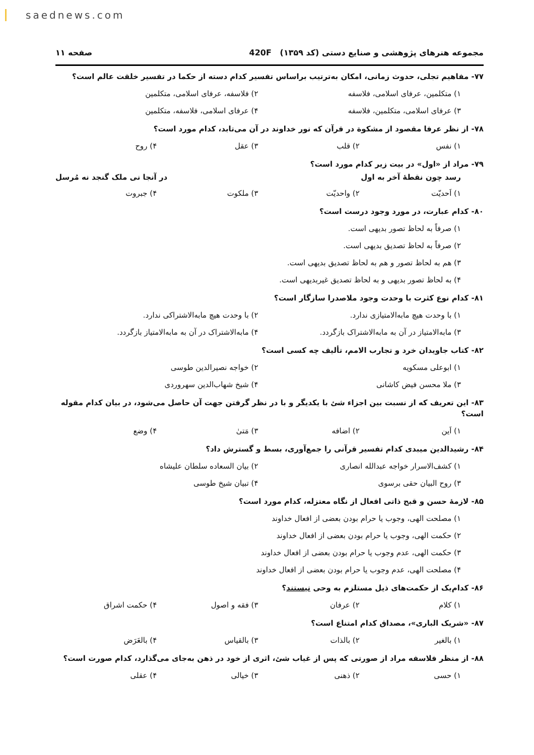saednews.com
مجموعه هنرهای پژوهشی و صنایع دستی (کد ۱۳۵۹) 420F صفحه ۱۱
۷۷- مفاهیم تجلی، حدوث زمانی، امکان به‌ترتیب براساس تفسیر کدام دسته از حکما در تفسیر خلقت عالم است؟
۱) متکلمین، عرفای اسلامی، فلاسفه ۲) فلاسفه، عرفای اسلامی، متکلمین ۳) عرفای اسلامی، متکلمین، فلاسفه ۴) عرفای اسلامی، فلاسفه، متکلمین
۷۸- از نظر عرفا مقصود از مشکوة در قرآن که نور خداوند در آن می‌تابد، کدام مورد است؟
۱) نفس ۲) قلب ۳) عقل ۴) روح
۷۹- مراد از «اول» در بیت زیر کدام مورد است؟
رسد چون نقطهٔ آخر به اول در آنجا نی ملک گنجد نه مُرسل
۱) اَحدیّت ۲) واحدیّت ۳) ملکوت ۴) جبروت
۸۰- کدام عبارت، در مورد وجود درست است؟
۱) صرفاً به لحاظ تصور بدیهی است.
۲) صرفاً به لحاظ تصدیق بدیهی است.
۳) هم به لحاظ تصور و هم به لحاظ تصدیق بدیهی است.
۴) به لحاظ تصور بدیهی و به لحاظ تصدیق غیربدیهی است.
۸۱- کدام نوع کثرت با وحدت وجود ملاصدرا سازگار است؟
۱) با وحدت هیچ مابه‌الامتیازی ندارد. ۲) با وحدت هیچ مابه‌الاشتراکی ندارد. ۳) مابه‌الامتیاز در آن به مابه‌الاشتراک بازگردد. ۴) مابه‌الاشتراک در آن به مابه‌الامتیاز بازگردد.
۸۲- کتاب جاویدان خرد و تجارب الامم، تألیف چه کسی است؟
۱) ابوعلی مسکویه ۲) خواجه نصیرالدین طوسی ۳) ملا محسن فیض کاشانی ۴) شیخ شهاب‌الدین سهروردی
۸۳- این تعریف که از نسبت بین اجزاء شئ با یکدیگر و با در نظر گرفتن جهت آن حاصل می‌شود، در بیان کدام مقوله است؟
۱) اَین ۲) اضافه ۳) مَتیٰ ۴) وضع
۸۴- رشیدالدین میبدی کدام تفسیر قرآنی را جمع‌آوری، بسط و گسترش داد؟
۱) کشف‌الاسرار خواجه عبدالله انصاری ۲) بیان السعاده سلطان علیشاه ۳) روح البیان حقی برسوی ۴) تبیان شیخ طوسی
۸۵- لازمهٔ حسن و قبح ذاتی افعال از نگاه معتزله، کدام مورد است؟
۱) مصلحت الهی، وجوب یا حرام بودن بعضی از افعال خداوند
۲) حکمت الهی، وجوب یا حرام بودن بعضی از افعال خداوند
۳) حکمت الهی، عدم وجوب یا حرام بودن بعضی از افعال خداوند
۴) مصلحت الهی، عدم وجوب یا حرام بودن بعضی از افعال خداوند
۸۶- کدام‌یک از حکمت‌های ذیل مستلزم به وحی نیستند؟
۱) کلام ۲) عرفان ۳) فقه و اصول ۴) حکمت اشراق
۸۷- «شریک الباری»، مصداق کدام امتناع است؟
۱) بالغیر ۲) بالذات ۳) بالقیاس ۴) بالعَرَض
۸۸- از منظر فلاسفه مراد از صورتی که پس از غیاب شئ، اثری از خود در ذهن به‌جای می‌گذارد، کدام صورت است؟
۱) حسی ۲) ذهنی ۳) خیالی ۴) عقلی